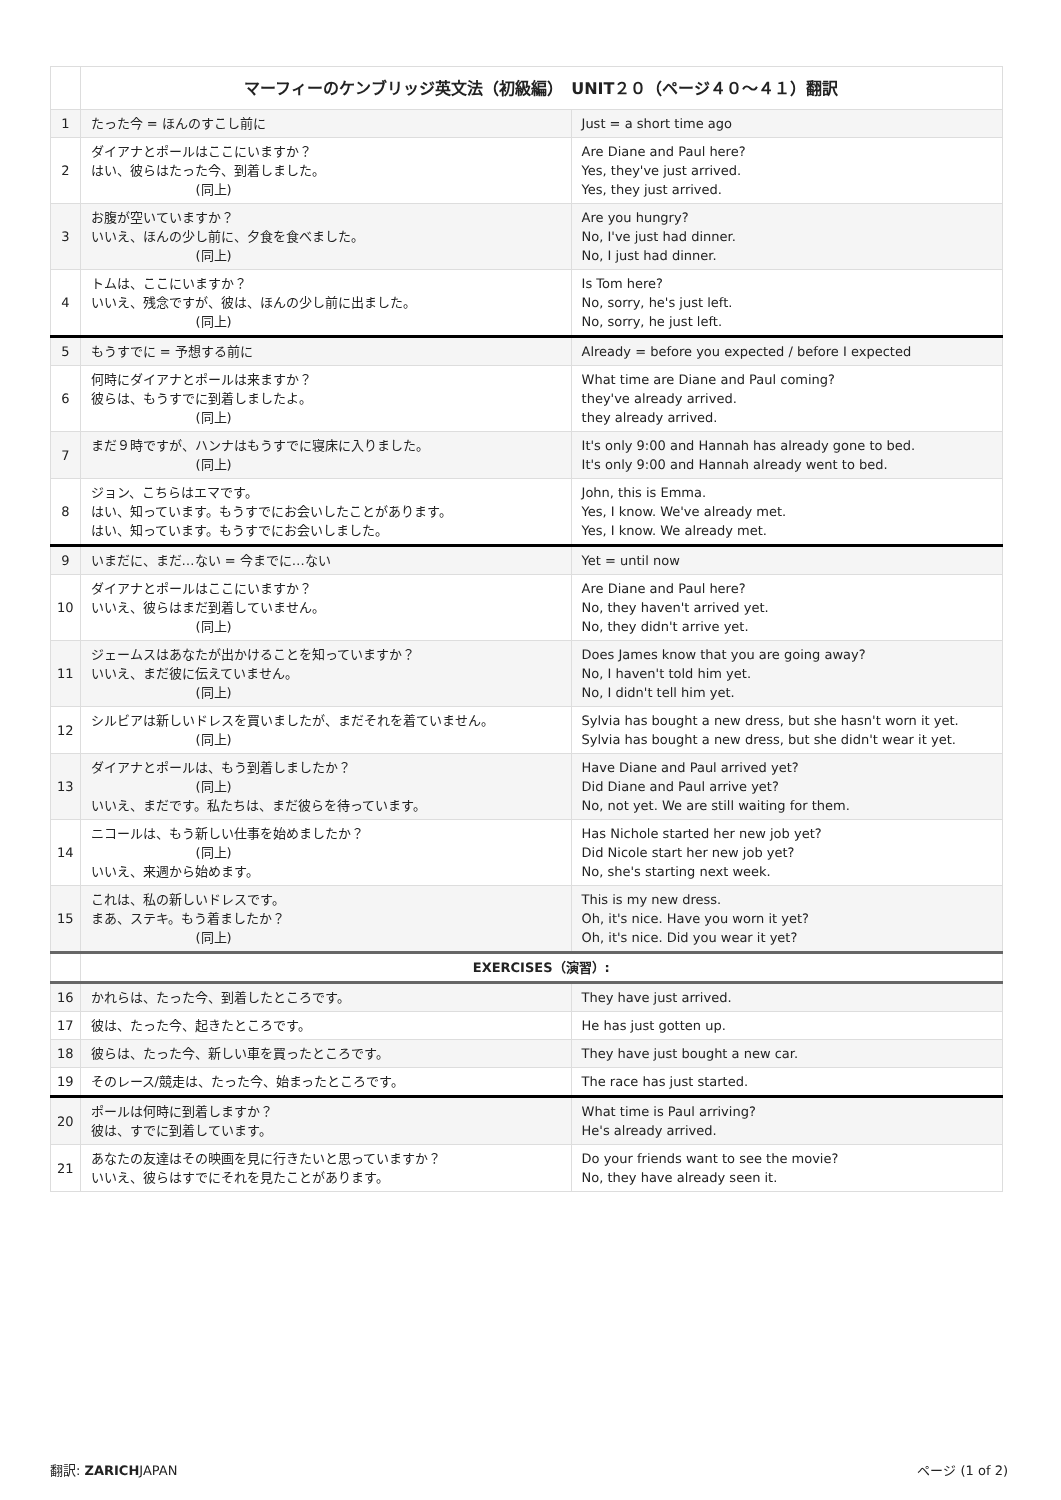| | マーフィーのケンブリッジ英文法（初級編） UNIT２０（ページ４０〜４１）翻訳 | |
| 1 | たった今 = ほんのすこし前に | Just = a short time ago |
| 2 | ダイアナとポールはここにいますか？ はい、彼らはたった今、到着しました。 (同上) | Are Diane and Paul here? Yes, they've just arrived. Yes, they just arrived. |
| 3 | お腹が空いていますか？ いいえ、ほんの少し前に、夕食を食べました。 (同上) | Are you hungry? No, I've just had dinner. No, I just had dinner. |
| 4 | トムは、ここにいますか？ いいえ、残念ですが、彼は、ほんの少し前に出ました。 (同上) | Is Tom here? No, sorry, he's just left. No, sorry, he just left. |
| 5 | もうすでに = 予想する前に | Already = before you expected / before I expected |
| 6 | 何時にダイアナとポールは来ますか？ 彼らは、もうすでに到着しましたよ。 (同上) | What time are Diane and Paul coming? they've already arrived. they already arrived. |
| 7 | まだ９時ですが、ハンナはもうすでに寝床に入りました。 (同上) | It's only 9:00 and Hannah has already gone to bed. It's only 9:00 and Hannah already went to bed. |
| 8 | ジョン、こちらはエマです。 はい、知っています。もうすでにお会いしたことがあります。 はい、知っています。もうすでにお会いしました。 | John, this is Emma. Yes, I know. We've already met. Yes, I know. We already met. |
| 9 | いまだに、まだ…ない = 今までに…ない | Yet = until now |
| 10 | ダイアナとポールはここにいますか？ いいえ、彼らはまだ到着していません。 (同上) | Are Diane and Paul here? No, they haven't arrived yet. No, they didn't arrive yet. |
| 11 | ジェームスはあなたが出かけることを知っていますか？ いいえ、まだ彼に伝えていません。 (同上) | Does James know that you are going away? No, I haven't told him yet. No, I didn't tell him yet. |
| 12 | シルビアは新しいドレスを買いましたが、まだそれを着ていません。 (同上) | Sylvia has bought a new dress, but she hasn't worn it yet. Sylvia has bought a new dress, but she didn't wear it yet. |
| 13 | ダイアナとポールは、もう到着しましたか？ (同上) いいえ、まだです。私たちは、まだ彼らを待っています。 | Have Diane and Paul arrived yet? Did Diane and Paul arrive yet? No, not yet. We are still waiting for them. |
| 14 | ニコールは、もう新しい仕事を始めましたか？ (同上) いいえ、来週から始めます。 | Has Nichole started her new job yet? Did Nicole start her new job yet? No, she's starting next week. |
| 15 | これは、私の新しいドレスです。 まあ、ステキ。もう着ましたか？ (同上) | This is my new dress. Oh, it's nice. Have you worn it yet? Oh, it's nice. Did you wear it yet? |
| | EXERCISES（演習）: | |
| 16 | かれらは、たった今、到着したところです。 | They have just arrived. |
| 17 | 彼は、たった今、起きたところです。 | He has just gotten up. |
| 18 | 彼らは、たった今、新しい車を買ったところです。 | They have just bought a new car. |
| 19 | そのレース/競走は、たった今、始まったところです。 | The race has just started. |
| 20 | ポールは何時に到着しますか？ 彼は、すでに到着しています。 | What time is Paul arriving? He's already arrived. |
| 21 | あなたの友達はその映画を見に行きたいと思っていますか？ いいえ、彼らはすでにそれを見たことがあります。 | Do your friends want to see the movie? No, they have already seen it. |
翻訳: ZARICHJAPAN ページ (1 of 2)